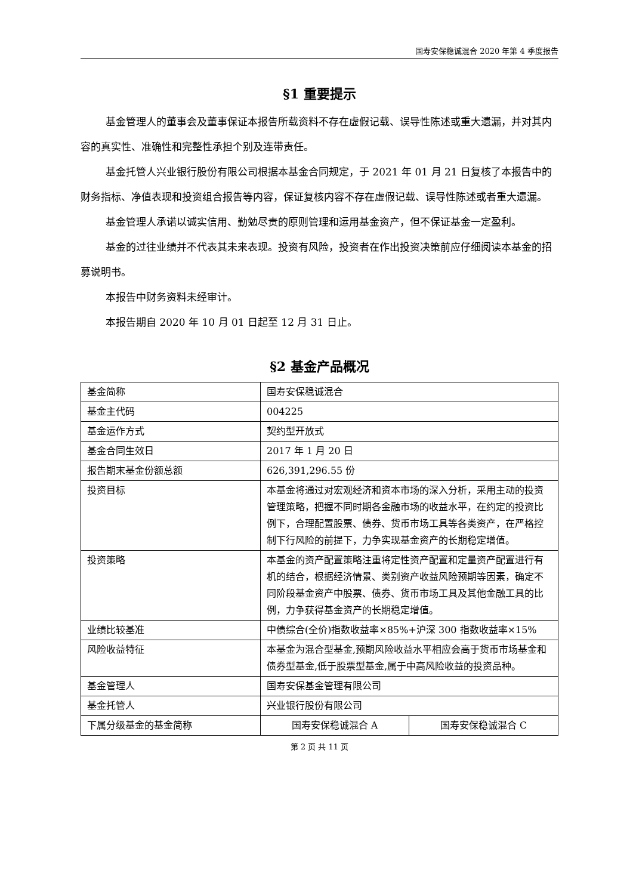国寿安保稳诚混合 2020 年第 4 季度报告
§1 重要提示
基金管理人的董事会及董事保证本报告所载资料不存在虚假记载、误导性陈述或重大遗漏，并对其内容的真实性、准确性和完整性承担个别及连带责任。
基金托管人兴业银行股份有限公司根据本基金合同规定，于 2021 年 01 月 21 日复核了本报告中的财务指标、净值表现和投资组合报告等内容，保证复核内容不存在虚假记载、误导性陈述或者重大遗漏。
基金管理人承诺以诚实信用、勤勉尽责的原则管理和运用基金资产，但不保证基金一定盈利。
基金的过往业绩并不代表其未来表现。投资有风险，投资者在作出投资决策前应仔细阅读本基金的招募说明书。
本报告中财务资料未经审计。
本报告期自 2020 年 10 月 01 日起至 12 月 31 日止。
§2 基金产品概况
| 基金简称 | 国寿安保稳诚混合 | |
| 基金主代码 | 004225 | |
| 基金运作方式 | 契约型开放式 | |
| 基金合同生效日 | 2017 年 1 月 20 日 | |
| 报告期末基金份额总额 | 626,391,296.55 份 | |
| 投资目标 | 本基金将通过对宏观经济和资本市场的深入分析，采用主动的投资管理策略，把握不同时期各金融市场的收益水平，在约定的投资比例下，合理配置股票、债券、货币市场工具等各类资产，在严格控制下行风险的前提下，力争实现基金资产的长期稳定增值。 | |
| 投资策略 | 本基金的资产配置策略注重将定性资产配置和定量资产配置进行有机的结合，根据经济情景、类别资产收益风险预期等因素，确定不同阶段基金资产中股票、债券、货币市场工具及其他金融工具的比例，力争获得基金资产的长期稳定增值。 | |
| 业绩比较基准 | 中债综合(全价)指数收益率×85%+沪深 300 指数收益率×15% | |
| 风险收益特征 | 本基金为混合型基金,预期风险收益水平相应会高于货币市场基金和债券型基金,低于股票型基金,属于中高风险收益的投资品种。 | |
| 基金管理人 | 国寿安保基金管理有限公司 | |
| 基金托管人 | 兴业银行股份有限公司 | |
| 下属分级基金的基金简称 | 国寿安保稳诚混合 A | 国寿安保稳诚混合 C |
第 2 页 共 11 页